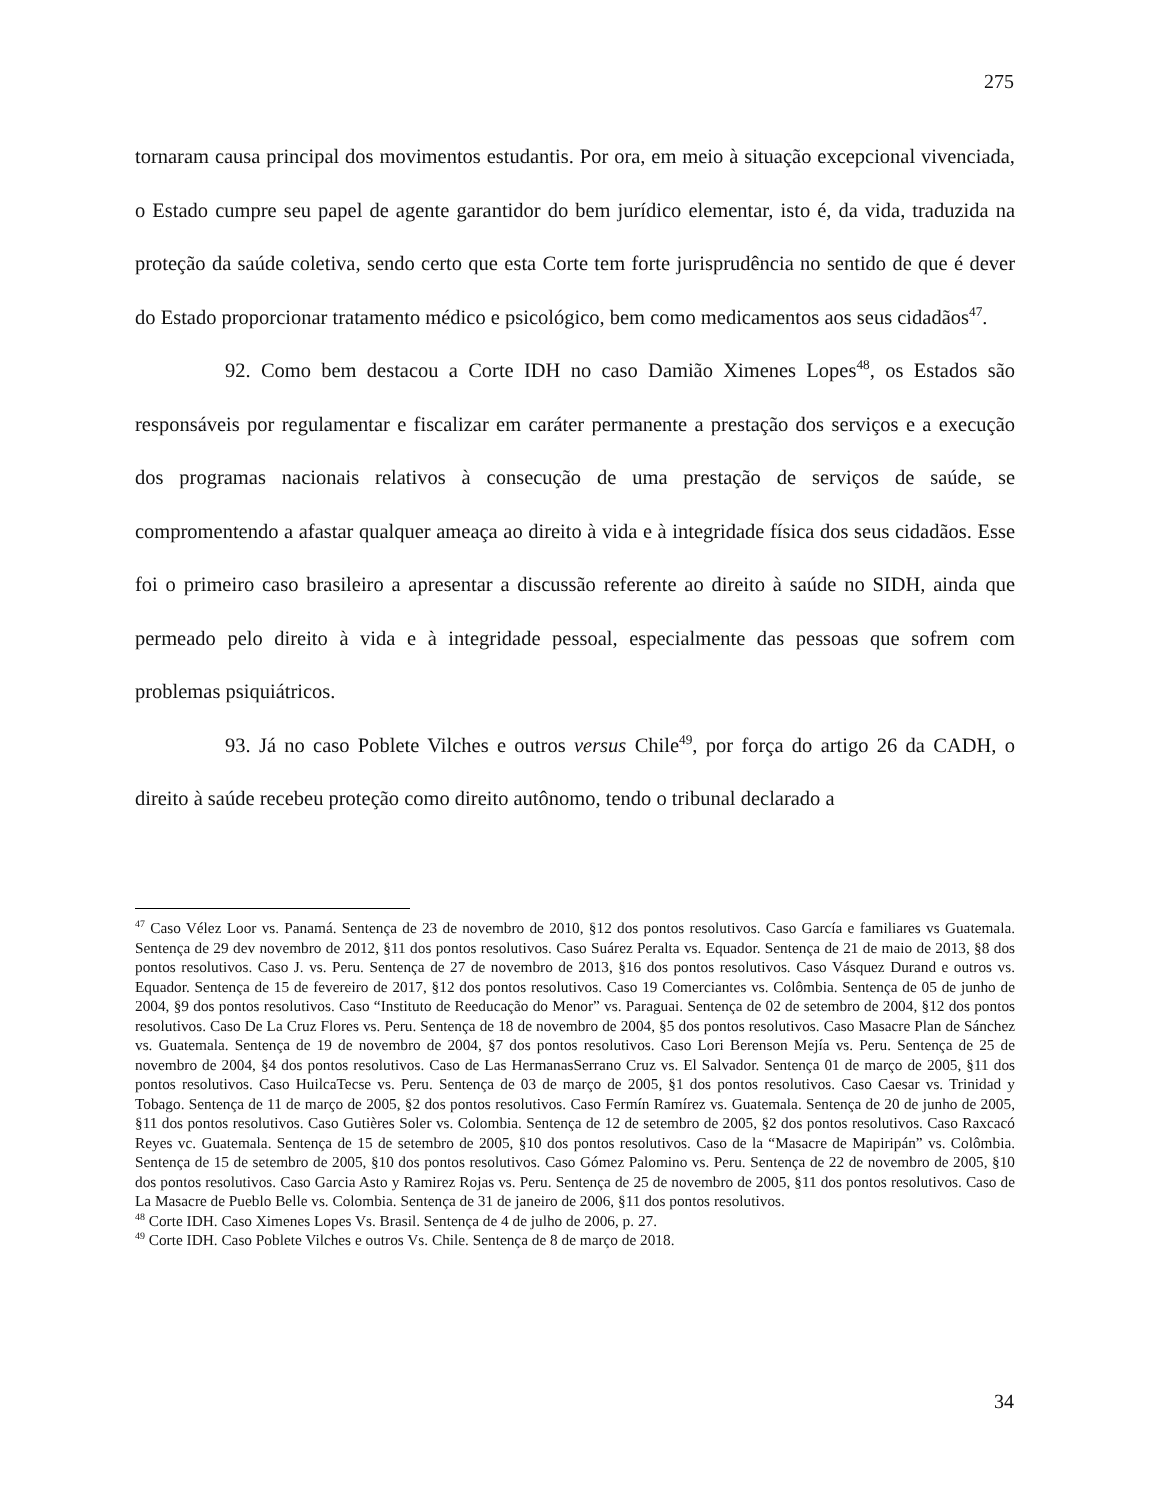275
tornaram causa principal dos movimentos estudantis. Por ora, em meio à situação excepcional vivenciada, o Estado cumpre seu papel de agente garantidor do bem jurídico elementar, isto é, da vida, traduzida na proteção da saúde coletiva, sendo certo que esta Corte tem forte jurisprudência no sentido de que é dever do Estado proporcionar tratamento médico e psicológico, bem como medicamentos aos seus cidadãos<sup>47</sup>.
92. Como bem destacou a Corte IDH no caso Damião Ximenes Lopes<sup>48</sup>, os Estados são responsáveis por regulamentar e fiscalizar em caráter permanente a prestação dos serviços e a execução dos programas nacionais relativos à consecução de uma prestação de serviços de saúde, se compromentendo a afastar qualquer ameaça ao direito à vida e à integridade física dos seus cidadãos. Esse foi o primeiro caso brasileiro a apresentar a discussão referente ao direito à saúde no SIDH, ainda que permeado pelo direito à vida e à integridade pessoal, especialmente das pessoas que sofrem com problemas psiquiátricos.
93. Já no caso Poblete Vilches e outros versus Chile<sup>49</sup>, por força do artigo 26 da CADH, o direito à saúde recebeu proteção como direito autônomo, tendo o tribunal declarado a
<sup>47</sup> Caso Vélez Loor vs. Panamá. Sentença de 23 de novembro de 2010, §12 dos pontos resolutivos. Caso García e familiares vs Guatemala. Sentença de 29 dev novembro de 2012, §11 dos pontos resolutivos. Caso Suárez Peralta vs. Equador. Sentença de 21 de maio de 2013, §8 dos pontos resolutivos. Caso J. vs. Peru. Sentença de 27 de novembro de 2013, §16 dos pontos resolutivos. Caso Vásquez Durand e outros vs. Equador. Sentença de 15 de fevereiro de 2017, §12 dos pontos resolutivos. Caso 19 Comerciantes vs. Colômbia. Sentença de 05 de junho de 2004, §9 dos pontos resolutivos. Caso “Instituto de Reeducação do Menor” vs. Paraguai. Sentença de 02 de setembro de 2004, §12 dos pontos resolutivos. Caso De La Cruz Flores vs. Peru. Sentença de 18 de novembro de 2004, §5 dos pontos resolutivos. Caso Masacre Plan de Sánchez vs. Guatemala. Sentença de 19 de novembro de 2004, §7 dos pontos resolutivos. Caso Lori Berenson Mejía vs. Peru. Sentença de 25 de novembro de 2004, §4 dos pontos resolutivos. Caso de Las HermanasSerrano Cruz vs. El Salvador. Sentença 01 de março de 2005, §11 dos pontos resolutivos. Caso HuilcaTecse vs. Peru. Sentença de 03 de março de 2005, §1 dos pontos resolutivos. Caso Caesar vs. Trinidad y Tobago. Sentença de 11 de março de 2005, §2 dos pontos resolutivos. Caso Fermín Ramírez vs. Guatemala. Sentença de 20 de junho de 2005, §11 dos pontos resolutivos. Caso Gutières Soler vs. Colombia. Sentença de 12 de setembro de 2005, §2 dos pontos resolutivos. Caso Raxcacó Reyes vc. Guatemala. Sentença de 15 de setembro de 2005, §10 dos pontos resolutivos. Caso de la “Masacre de Mapiripán” vs. Colômbia. Sentença de 15 de setembro de 2005, §10 dos pontos resolutivos. Caso Gómez Palomino vs. Peru. Sentença de 22 de novembro de 2005, §10 dos pontos resolutivos. Caso Garcia Asto y Ramirez Rojas vs. Peru. Sentença de 25 de novembro de 2005, §11 dos pontos resolutivos. Caso de La Masacre de Pueblo Belle vs. Colombia. Sentença de 31 de janeiro de 2006, §11 dos pontos resolutivos.
<sup>48</sup> Corte IDH. Caso Ximenes Lopes Vs. Brasil. Sentença de 4 de julho de 2006, p. 27.
<sup>49</sup> Corte IDH. Caso Poblete Vilches e outros Vs. Chile. Sentença de 8 de março de 2018.
34